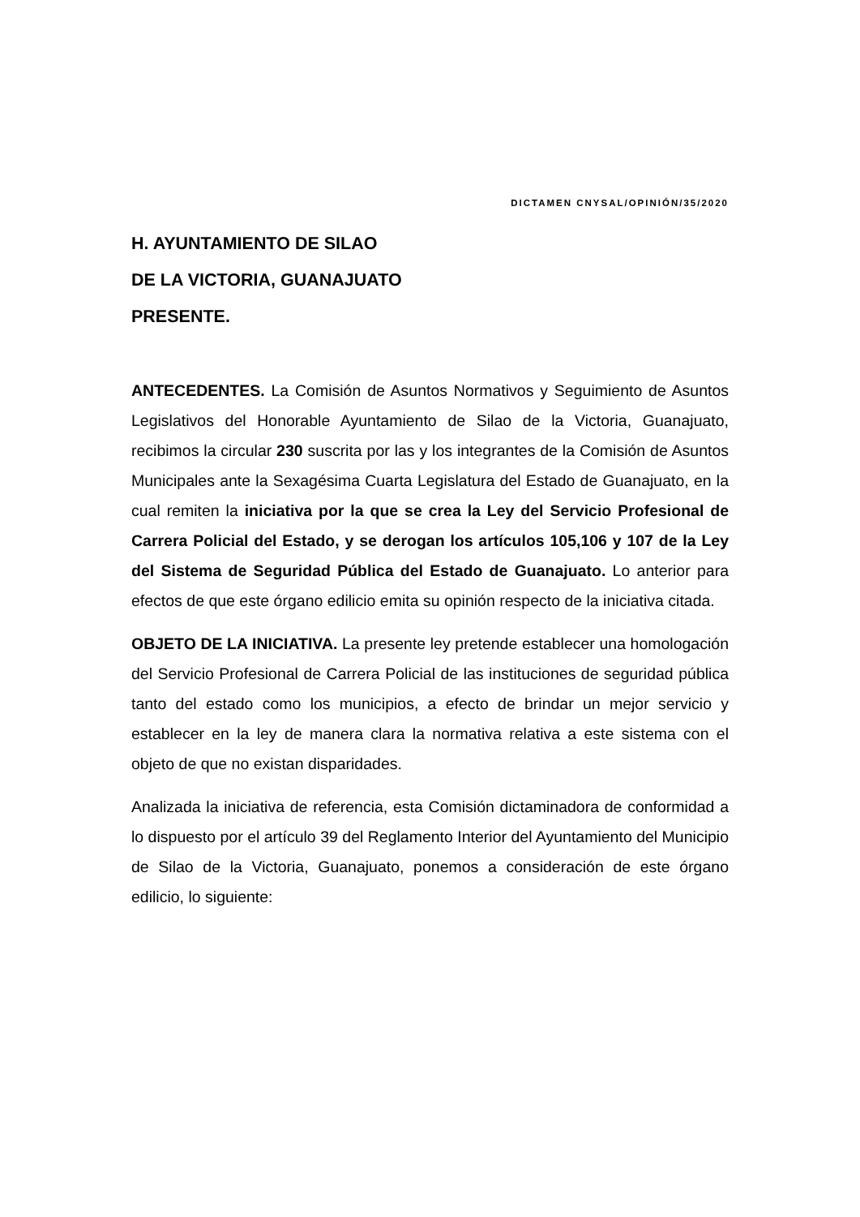DICTAMEN CNYSAL/OPINIÓN/35/2020
H. AYUNTAMIENTO DE SILAO
DE LA VICTORIA, GUANAJUATO
PRESENTE.
ANTECEDENTES. La Comisión de Asuntos Normativos y Seguimiento de Asuntos Legislativos del Honorable Ayuntamiento de Silao de la Victoria, Guanajuato, recibimos la circular 230 suscrita por las y los integrantes de la Comisión de Asuntos Municipales ante la Sexagésima Cuarta Legislatura del Estado de Guanajuato, en la cual remiten la iniciativa por la que se crea la Ley del Servicio Profesional de Carrera Policial del Estado, y se derogan los artículos 105,106 y 107 de la Ley del Sistema de Seguridad Pública del Estado de Guanajuato. Lo anterior para efectos de que este órgano edilicio emita su opinión respecto de la iniciativa citada.
OBJETO DE LA INICIATIVA. La presente ley pretende establecer una homologación del Servicio Profesional de Carrera Policial de las instituciones de seguridad pública tanto del estado como los municipios, a efecto de brindar un mejor servicio y establecer en la ley de manera clara la normativa relativa a este sistema con el objeto de que no existan disparidades.
Analizada la iniciativa de referencia, esta Comisión dictaminadora de conformidad a lo dispuesto por el artículo 39 del Reglamento Interior del Ayuntamiento del Municipio de Silao de la Victoria, Guanajuato, ponemos a consideración de este órgano edilicio, lo siguiente: